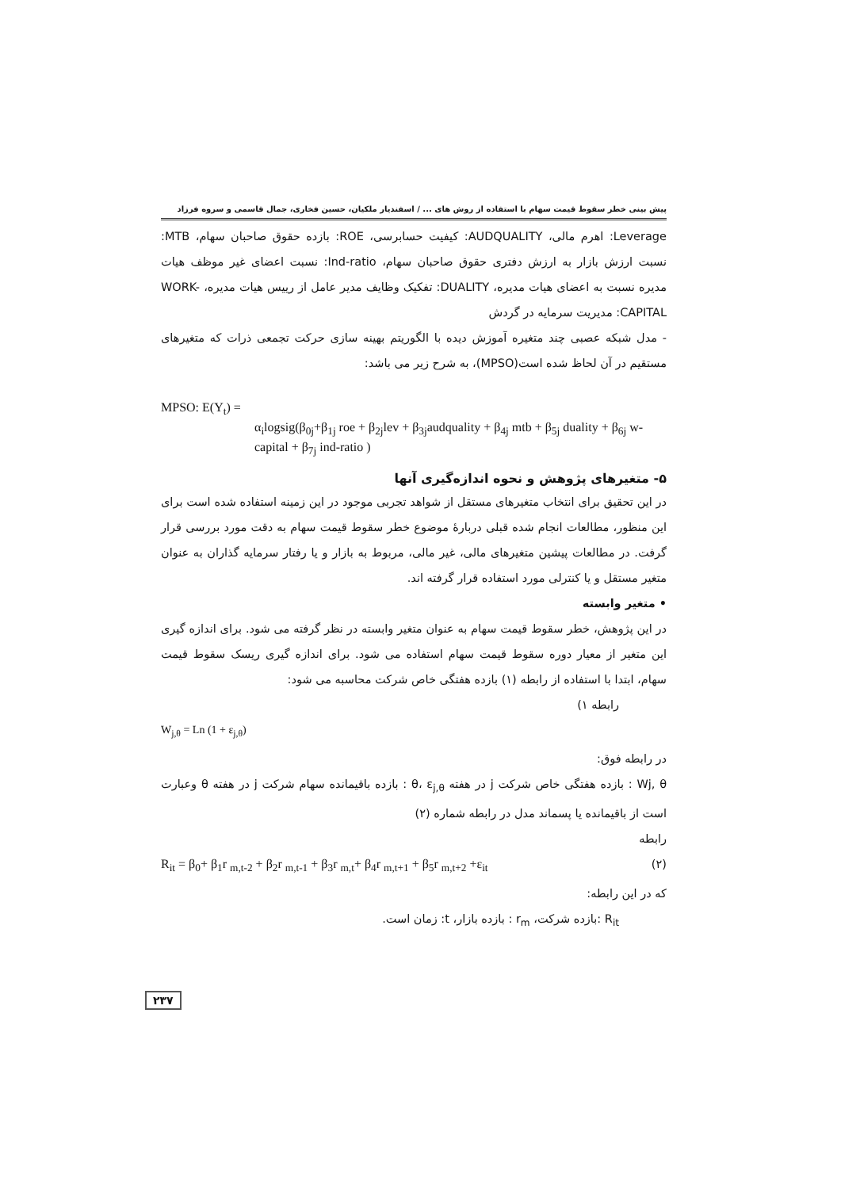پیش بینی خطر سقوط قیمت سهام با استفاده از روش های ... / اسفندیار ملکیان، حسین فخاری، جمال قاسمی و سروه فرزاد
Leverage: اهرم مالی، AUDQUALITY: کیفیت حسابرسی، ROE: بازده حقوق صاحبان سهام، MTB: نسبت ارزش بازار به ارزش دفتری حقوق صاحبان سهام، Ind-ratio: نسبت اعضای غیر موظف هیات مدیره نسبت به اعضای هیات مدیره، DUALITY: تفکیک وظایف مدیر عامل از رییس هیات مدیره، WORK-CAPITAL: مدیریت سرمایه در گردش
- مدل شبکه عصبی چند متغیره آموزش دیده با الگوریتم بهینه سازی حرکت تجمعی ذرات که متغیرهای مستقیم در آن لحاظ شده است(MPSO)، به شرح زیر می باشد:
MPSO: E(Y<sub>t</sub>) =
α<sub>i</sub>logsig(β<sub>0j</sub>+β<sub>1j</sub> roe + β<sub>2j</sub>lev + β<sub>3j</sub>audquality + β<sub>4j</sub> mtb + β<sub>5j</sub> duality + β<sub>6j</sub> w-capital + β<sub>7j</sub> ind-ratio )
۵- متغیرهای پژوهش و نحوه اندازه‌گیری آنها
در این تحقیق برای انتخاب متغیرهای مستقل از شواهد تجربی موجود در این زمینه استفاده شده است برای این منظور، مطالعات انجام شده قبلی دربارهٔ موضوع خطر سقوط قیمت سهام به دقت مورد بررسی قرار گرفت. در مطالعات پیشین متغیرهای مالی، غیر مالی، مربوط به بازار و یا رفتار سرمایه گذاران به عنوان متغیر مستقل و یا کنترلی مورد استفاده قرار گرفته اند.
• متغیر وابسته
در این پژوهش، خطر سقوط قیمت سهام به عنوان متغیر وابسته در نظر گرفته می شود. برای اندازه گیری این متغیر از معیار دوره سقوط قیمت سهام استفاده می شود. برای اندازه گیری ریسک سقوط قیمت سهام، ابتدا با استفاده از رابطه (۱) بازده هفتگی خاص شرکت محاسبه می شود:
رابطه ۱)
W<sub>j,θ</sub> = Ln (1 + ε<sub>j,θ</sub>)
در رابطه فوق:
Wj, θ : بازده هفتگی خاص شرکت j در هفته θ، ε<sub>j,θ</sub> : بازده باقیمانده سهام شرکت j در هفته θ وعبارت است از باقیمانده یا پسماند مدل در رابطه شماره (۲)
رابطه
(۲) R<sub>it</sub> = β<sub>0</sub>+ β<sub>1</sub>r <sub>m,t-2</sub> + β<sub>2</sub>r <sub>m,t-1</sub> + β<sub>3</sub>r <sub>m,t</sub>+ β<sub>4</sub>r <sub>m,t+1</sub> + β<sub>5</sub>r <sub>m,t+2</sub> +ε<sub>it</sub>
که در این رابطه:
R<sub>it</sub> :بازده شرکت، r<sub>m</sub> : بازده بازار، t: زمان است.
۲۳۷